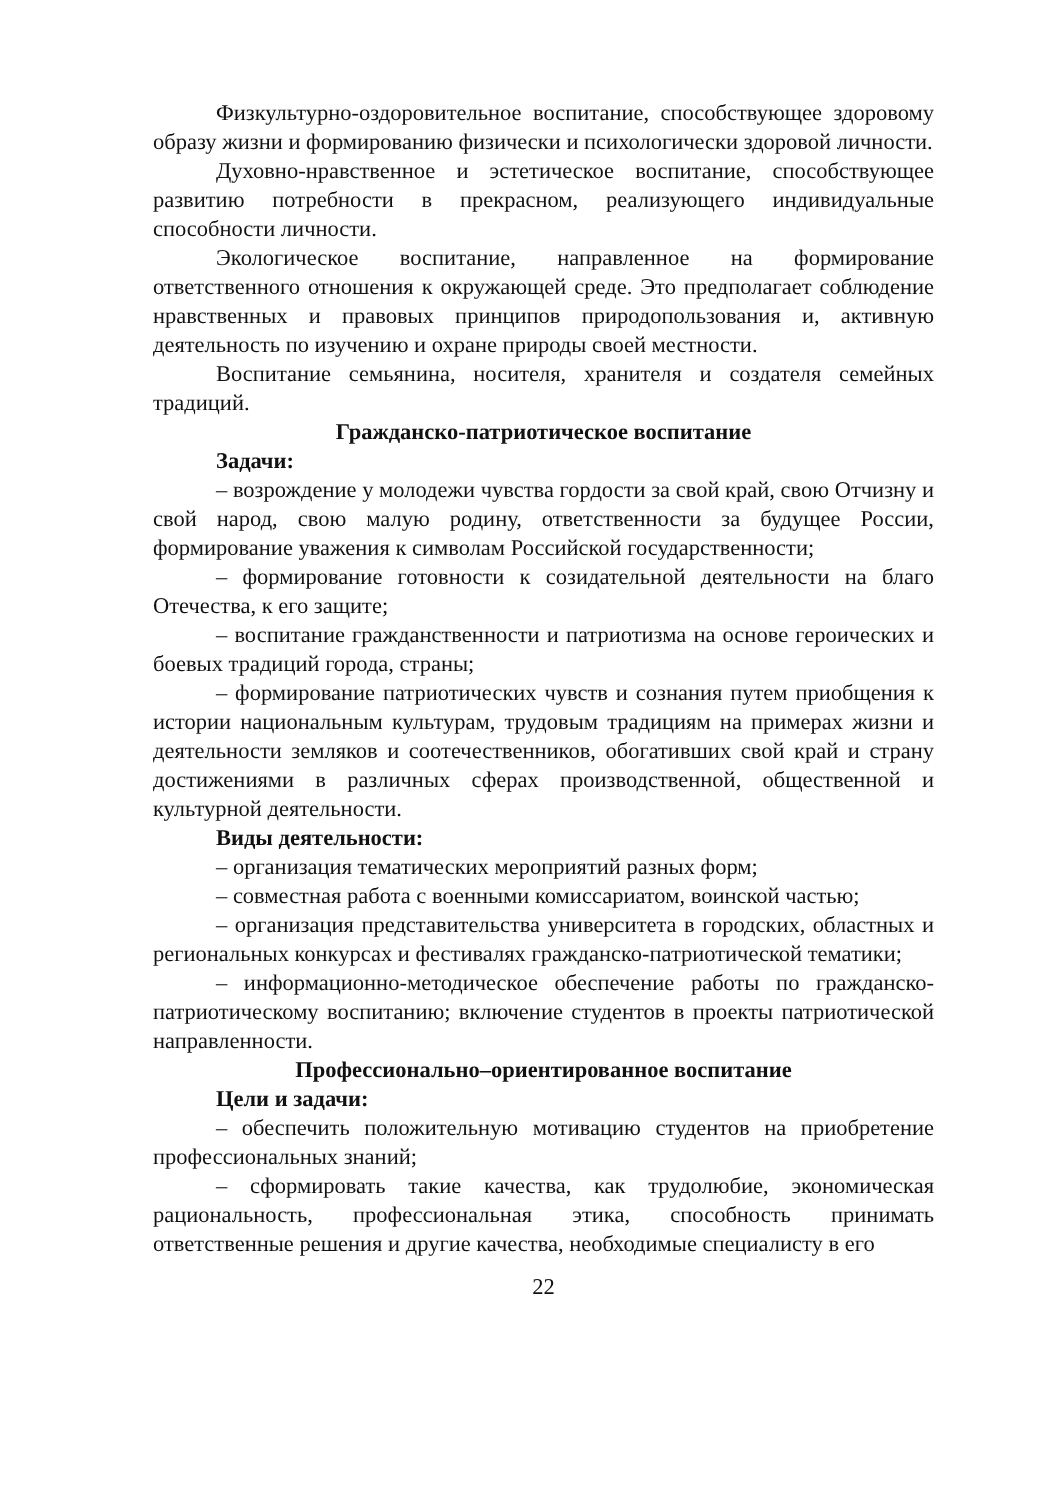Физкультурно-оздоровительное воспитание, способствующее здоровому образу жизни и формированию физически и психологически здоровой личности.
Духовно-нравственное и эстетическое воспитание, способствующее развитию потребности в прекрасном, реализующего индивидуальные способности личности.
Экологическое воспитание, направленное на формирование ответственного отношения к окружающей среде. Это предполагает соблюдение нравственных и правовых принципов природопользования и, активную деятельность по изучению и охране природы своей местности.
Воспитание семьянина, носителя, хранителя и создателя семейных традиций.
Гражданско-патриотическое воспитание
Задачи:
– возрождение у молодежи чувства гордости за свой край, свою Отчизну и свой народ, свою малую родину, ответственности за будущее России, формирование уважения к символам Российской государственности;
– формирование готовности к созидательной деятельности на благо Отечества, к его защите;
– воспитание гражданственности и патриотизма на основе героических и боевых традиций города, страны;
– формирование патриотических чувств и сознания путем приобщения к истории национальным культурам, трудовым традициям на примерах жизни и деятельности земляков и соотечественников, обогативших свой край и страну достижениями в различных сферах производственной, общественной и культурной деятельности.
Виды деятельности:
– организация тематических мероприятий разных форм;
– совместная работа с военными комиссариатом, воинской частью;
– организация представительства университета в городских, областных и региональных конкурсах и фестивалях гражданско-патриотической тематики;
– информационно-методическое обеспечение работы по гражданско-патриотическому воспитанию; включение студентов в проекты патриотической направленности.
Профессионально–ориентированное воспитание
Цели и задачи:
– обеспечить положительную мотивацию студентов на приобретение профессиональных знаний;
– сформировать такие качества, как трудолюбие, экономическая рациональность, профессиональная этика, способность принимать ответственные решения и другие качества, необходимые специалисту в его
22